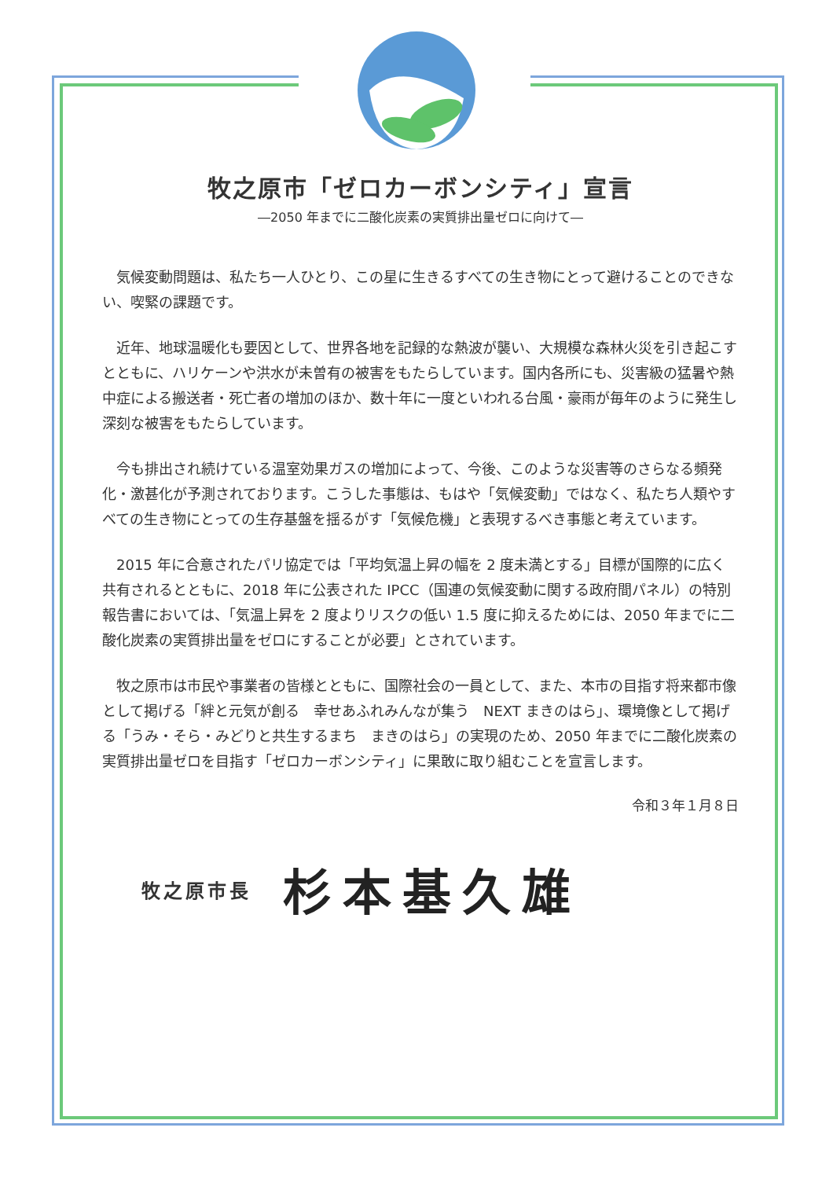牧之原市「ゼロカーボンシティ」宣言
―2050 年までに二酸化炭素の実質排出量ゼロに向けて―
気候変動問題は、私たち一人ひとり、この星に生きるすべての生き物にとって避けることのできない、喫緊の課題です。
近年、地球温暖化も要因として、世界各地を記録的な熱波が襲い、大規模な森林火災を引き起こすとともに、ハリケーンや洪水が未曽有の被害をもたらしています。国内各所にも、災害級の猛暑や熱中症による搬送者・死亡者の増加のほか、数十年に一度といわれる台風・豪雨が毎年のように発生し深刻な被害をもたらしています。
今も排出され続けている温室効果ガスの増加によって、今後、このような災害等のさらなる頻発化・激甚化が予測されております。こうした事態は、もはや「気候変動」ではなく、私たち人類やすべての生き物にとっての生存基盤を揺るがす「気候危機」と表現するべき事態と考えています。
2015 年に合意されたパリ協定では「平均気温上昇の幅を 2 度未満とする」目標が国際的に広く共有されるとともに、2018 年に公表された IPCC（国連の気候変動に関する政府間パネル）の特別報告書においては、「気温上昇を 2 度よりリスクの低い 1.5 度に抑えるためには、2050 年までに二酸化炭素の実質排出量をゼロにすることが必要」とされています。
牧之原市は市民や事業者の皆様とともに、国際社会の一員として、また、本市の目指す将来都市像として掲げる「絆と元気が創る　幸せあふれみんなが集う　NEXT まきのはら」、環境像として掲げる「うみ・そら・みどりと共生するまち　まきのはら」の実現のため、2050 年までに二酸化炭素の実質排出量ゼロを目指す「ゼロカーボンシティ」に果敢に取り組むことを宣言します。
令和３年１月８日
牧之原市長 杉本基久雄